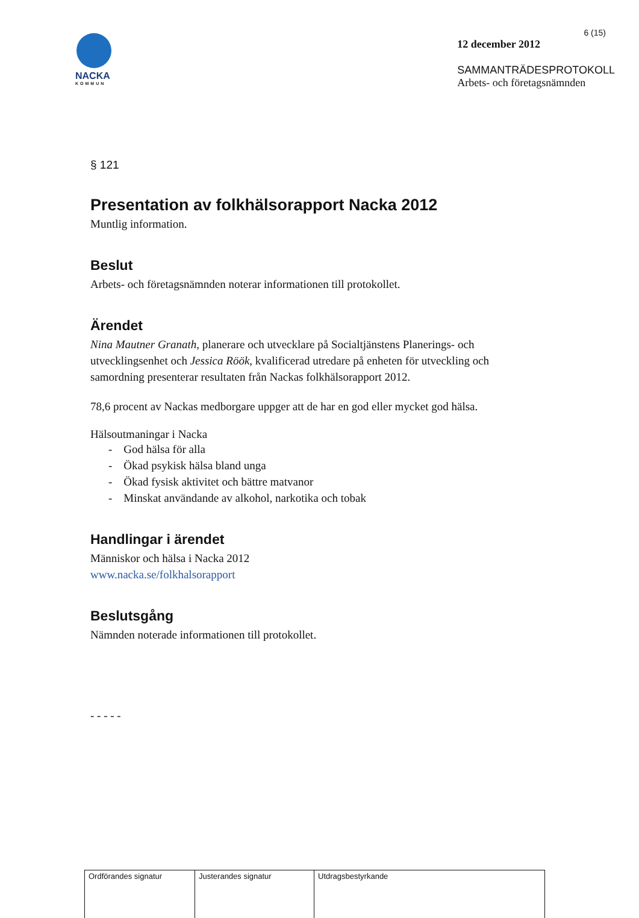6 (15)
NACKA
KOMMUN
12 december 2012
SAMMANTRÄDESPROTOKOLL
Arbets- och företagsnämnden
§ 121
Presentation av folkhälsorapport Nacka 2012
Muntlig information.
Beslut
Arbets- och företagsnämnden noterar informationen till protokollet.
Ärendet
Nina Mautner Granath, planerare och utvecklare på Socialtjänstens Planerings- och
utvecklingsenhet och Jessica Röök, kvalificerad utredare på enheten för utveckling och
samordning presenterar resultaten från Nackas folkhälsorapport 2012.
78,6 procent av Nackas medborgare uppger att de har en god eller mycket god hälsa.
Hälsoutmaningar i Nacka
- God hälsa för alla
- Ökad psykisk hälsa bland unga
- Ökad fysisk aktivitet och bättre matvanor
- Minskat användande av alkohol, narkotika och tobak
Handlingar i ärendet
Människor och hälsa i Nacka 2012
www.nacka.se/folkhalsorapport
Beslutsgång
Nämnden noterade informationen till protokollet.
- - - - -
| Ordförandes signatur | Justerandes signatur | Utdragsbestyrkande |